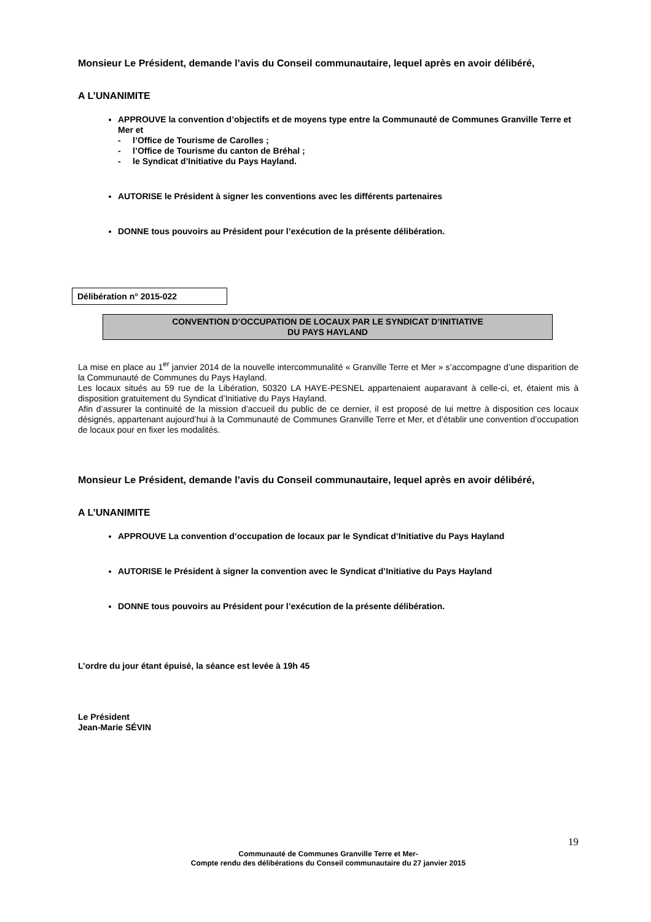Monsieur Le Président, demande l’avis du Conseil communautaire, lequel après en avoir délibéré,
A L’UNANIMITE
APPROUVE la convention d’objectifs et de moyens type entre la Communauté de Communes Granville Terre et Mer et
- l’Office de Tourisme de Carolles ;
- l’Office de Tourisme du canton de Bréhal ;
- le Syndicat d’Initiative du Pays Hayland.
AUTORISE le Président à signer les conventions avec les différents partenaires
DONNE tous pouvoirs au Président pour l’exécution de la présente délibération.
Délibération n° 2015-022
CONVENTION D’OCCUPATION DE LOCAUX PAR LE SYNDICAT D’INITIATIVE
DU PAYS HAYLAND
La mise en place au 1<sup>er</sup> janvier 2014 de la nouvelle intercommunalité « Granville Terre et Mer » s’accompagne d’une disparition de la Communauté de Communes du Pays Hayland.
Les locaux situés au 59 rue de la Libération, 50320 LA HAYE-PESNEL appartenaient auparavant à celle-ci, et, étaient mis à disposition gratuitement du Syndicat d’Initiative du Pays Hayland.
Afin d’assurer la continuité de la mission d’accueil du public de ce dernier, il est proposé de lui mettre à disposition ces locaux désignés, appartenant aujourd’hui à la Communauté de Communes Granville Terre et Mer, et d’établir une convention d’occupation de locaux pour en fixer les modalités.
Monsieur Le Président, demande l’avis du Conseil communautaire, lequel après en avoir délibéré,
A L’UNANIMITE
APPROUVE La convention d’occupation de locaux par le Syndicat d’Initiative du Pays Hayland
AUTORISE le Président à signer la convention avec le Syndicat d’Initiative du Pays Hayland
DONNE tous pouvoirs au Président pour l’exécution de la présente délibération.
L’ordre du jour étant épuisé, la séance est levée à 19h 45
Le Président
Jean-Marie SÉVIN
19
Communauté de Communes Granville Terre et Mer-
Compte rendu des délibérations du Conseil communautaire du 27 janvier 2015